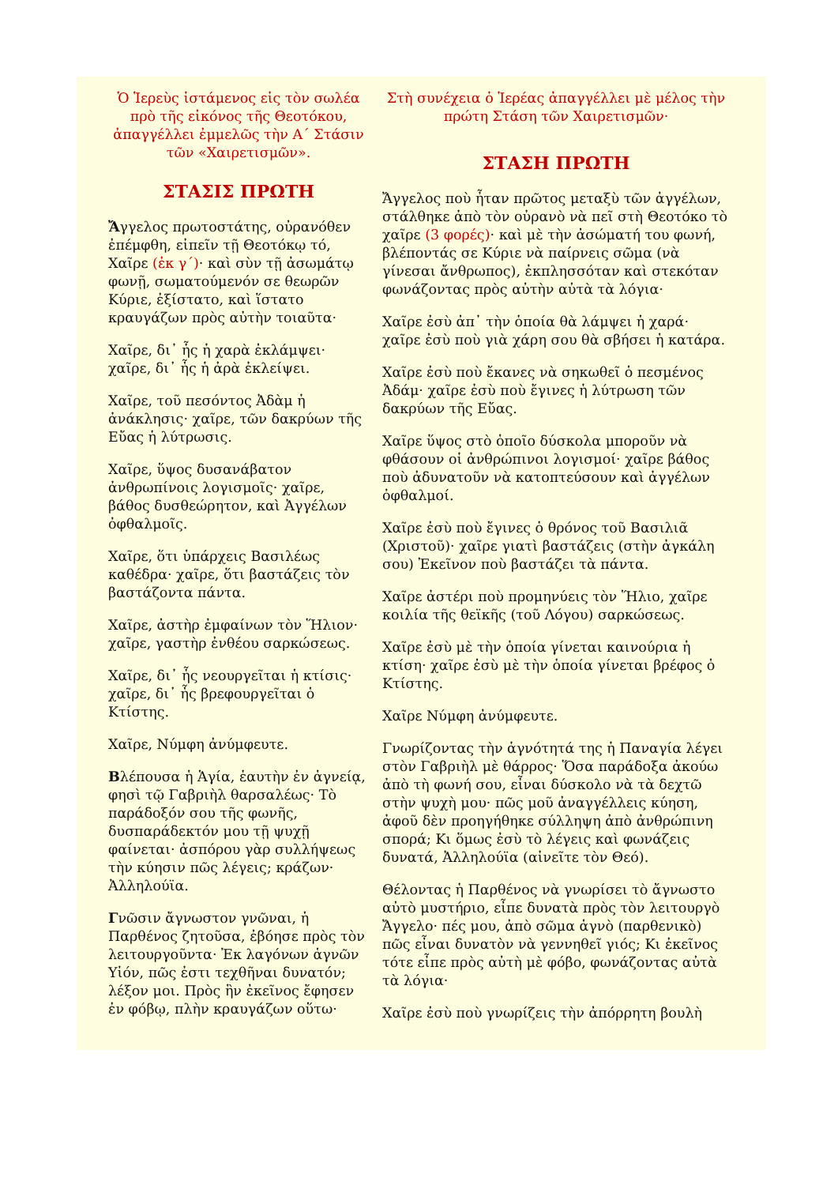Ὁ Ἱερεὺς ἱστάμενος εἰς τὸν σωλέα πρὸ τῆς εἰκόνος τῆς Θεοτόκου, ἀπαγγέλλει ἐμμελῶς τὴν Α΄ Στάσιν τῶν «Χαιρετισμῶν».
ΣΤΑΣΙΣ ΠΡΩΤΗ
Ἄγγελος πρωτοστάτης, οὐρανόθεν ἐπέμφθη, εἰπεῖν τῇ Θεοτόκῳ τό, Χαῖρε (ἐκ γ΄)· καὶ σὺν τῇ ἀσωμάτῳ φωνῇ, σωματούμενόν σε θεωρῶν Κύριε, ἐξίστατο, καὶ ἵστατο κραυγάζων πρὸς αὐτὴν τοιαῦτα·
Χαῖρε, δι᾽ ἧς ἡ χαρὰ ἐκλάμψει· χαῖρε, δι᾽ ἧς ἡ ἀρὰ ἐκλείψει.
Χαῖρε, τοῦ πεσόντος Ἀδὰμ ἡ ἀνάκλησις· χαῖρε, τῶν δακρύων τῆς Εὔας ἡ λύτρωσις.
Χαῖρε, ὕψος δυσανάβατον ἀνθρωπίνοις λογισμοῖς· χαῖρε, βάθος δυσθεώρητον, καὶ Ἀγγέλων ὀφθαλμοῖς.
Χαῖρε, ὅτι ὑπάρχεις Βασιλέως καθέδρα· χαῖρε, ὅτι βαστάζεις τὸν βαστάζοντα πάντα.
Χαῖρε, ἀστὴρ ἐμφαίνων τὸν Ἥλιον· χαῖρε, γαστὴρ ἐνθέου σαρκώσεως.
Χαῖρε, δι᾽ ἧς νεουργεῖται ἡ κτίσις· χαῖρε, δι᾽ ἧς βρεφουργεῖται ὁ Κτίστης.
Χαῖρε, Νύμφη ἀνύμφευτε.
Βλέπουσα ἡ Ἁγία, ἑαυτὴν ἐν ἁγνείᾳ, φησὶ τῷ Γαβριὴλ θαρσαλέως· Τὸ παράδοξόν σου τῆς φωνῆς, δυσπαράδεκτόν μου τῇ ψυχῇ φαίνεται· ἀσπόρου γὰρ συλλήψεως τὴν κύησιν πῶς λέγεις; κράζων· Ἀλληλούϊα.
Γνῶσιν ἄγνωστον γνῶναι, ἡ Παρθένος ζητοῦσα, ἐβόησε πρὸς τὸν λειτουργοῦντα· Ἐκ λαγόνων ἁγνῶν Υἱόν, πῶς ἐστι τεχθῆναι δυνατόν; λέξον μοι. Πρὸς ἣν ἐκεῖνος ἔφησεν ἐν φόβῳ, πλὴν κραυγάζων οὕτω·
Στὴ συνέχεια ὁ Ἱερέας ἀπαγγέλλει μὲ μέλος τὴν πρώτη Στάση τῶν Χαιρετισμῶν·
ΣΤΑΣΗ ΠΡΩΤΗ
Ἄγγελος ποὺ ἦταν πρῶτος μεταξὺ τῶν ἀγγέλων, στάλθηκε ἀπὸ τὸν οὐρανὸ νὰ πεῖ στὴ Θεοτόκο τὸ χαῖρε (3 φορές)· καὶ μὲ τὴν ἀσώματή του φωνή, βλέποντάς σε Κύριε νὰ παίρνεις σῶμα (νὰ γίνεσαι ἄνθρωπος), ἐκπλησσόταν καὶ στεκόταν φωνάζοντας πρὸς αὐτὴν αὐτὰ τὰ λόγια·
Χαῖρε ἐσὺ ἀπ᾽ τὴν ὁποία θὰ λάμψει ἡ χαρά· χαῖρε ἐσὺ ποὺ γιὰ χάρη σου θὰ σβήσει ἡ κατάρα.
Χαῖρε ἐσὺ ποὺ ἔκανες νὰ σηκωθεῖ ὁ πεσμένος Ἀδάμ· χαῖρε ἐσὺ ποὺ ἔγινες ἡ λύτρωση τῶν δακρύων τῆς Εὔας.
Χαῖρε ὕψος στὸ ὁποῖο δύσκολα μποροῦν νὰ φθάσουν οἱ ἀνθρώπινοι λογισμοί· χαῖρε βάθος ποὺ ἀδυνατοῦν νὰ κατοπτεύσουν καὶ ἀγγέλων ὀφθαλμοί.
Χαῖρε ἐσὺ ποὺ ἔγινες ὁ θρόνος τοῦ Βασιλιᾶ (Χριστοῦ)· χαῖρε γιατὶ βαστάζεις (στὴν ἀγκάλη σου) Ἐκεῖνον ποὺ βαστάζει τὰ πάντα.
Χαῖρε ἀστέρι ποὺ προμηνύεις τὸν Ἥλιο, χαῖρε κοιλία τῆς θεϊκῆς (τοῦ Λόγου) σαρκώσεως.
Χαῖρε ἐσὺ μὲ τὴν ὁποία γίνεται καινούρια ἡ κτίση· χαῖρε ἐσὺ μὲ τὴν ὁποία γίνεται βρέφος ὁ Κτίστης.
Χαῖρε Νύμφη ἀνύμφευτε.
Γνωρίζοντας τὴν ἁγνότητά της ἡ Παναγία λέγει στὸν Γαβριὴλ μὲ θάρρος· Ὅσα παράδοξα ἀκούω ἀπὸ τὴ φωνή σου, εἶναι δύσκολο νὰ τὰ δεχτῶ στὴν ψυχὴ μου· πῶς μοῦ ἀναγγέλλεις κύηση, ἀφοῦ δὲν προηγήθηκε σύλληψη ἀπὸ ἀνθρώπινη σπορά; Κι ὅμως ἐσὺ τὸ λέγεις καὶ φωνάζεις δυνατά, Ἀλληλούϊα (αἰνεῖτε τὸν Θεό).
Θέλοντας ἡ Παρθένος νὰ γνωρίσει τὸ ἄγνωστο αὐτὸ μυστήριο, εἶπε δυνατὰ πρὸς τὸν λειτουργὸ Ἄγγελο· πές μου, ἀπὸ σῶμα ἁγνὸ (παρθενικὸ) πῶς εἶναι δυνατὸν νὰ γεννηθεῖ γιός; Κι ἐκεῖνος τότε εἶπε πρὸς αὐτὴ μὲ φόβο, φωνάζοντας αὐτὰ τὰ λόγια·
Χαῖρε ἐσὺ ποὺ γνωρίζεις τὴν ἀπόρρητη βουλὴ